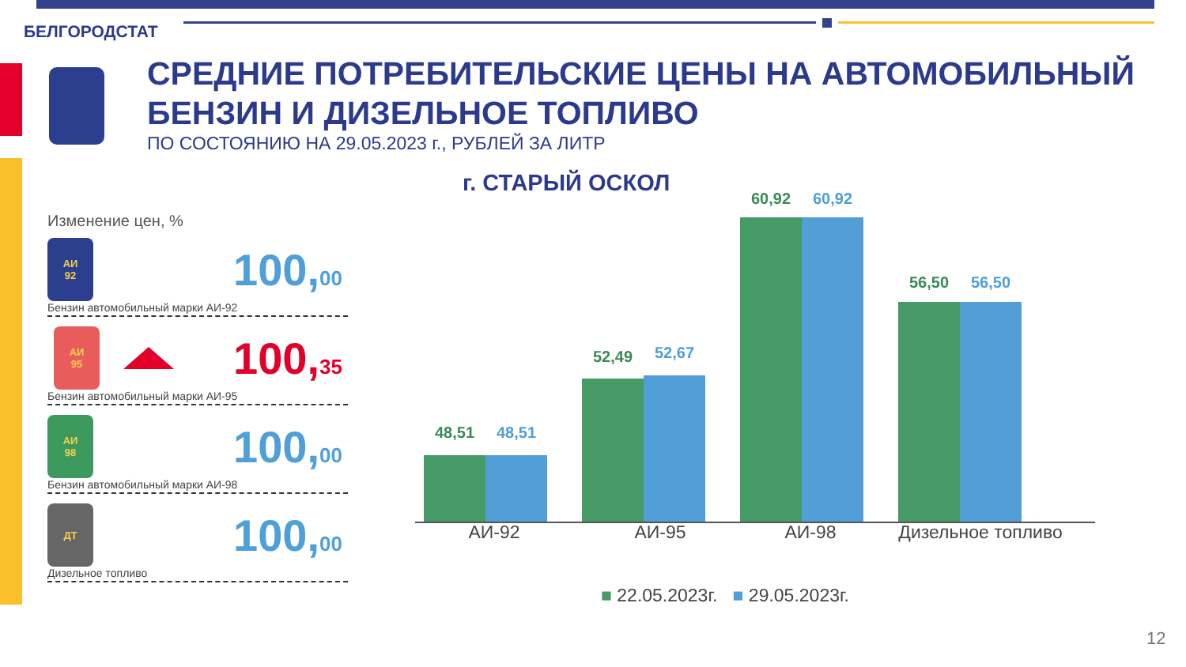БЕЛГОРОДСТАТ
СРЕДНИЕ ПОТРЕБИТЕЛЬСКИЕ ЦЕНЫ НА АВТОМОБИЛЬНЫЙ БЕНЗИН И ДИЗЕЛЬНОЕ ТОПЛИВО
ПО СОСТОЯНИЮ НА 29.05.2023 г., РУБЛЕЙ ЗА ЛИТР
Изменение цен, %
АИ
92
100,00
Бензин автомобильный марки АИ-92
АИ
95
100,35
Бензин автомобильный марки АИ-95
АИ
98
100,00
Бензин автомобильный марки АИ-98
ДТ
100,00
Дизельное топливо
г. СТАРЫЙ ОСКОЛ
48,51 48,51
52,49 52,67
60,92 60,92
56,50 56,50
АИ-92 АИ-95 АИ-98 Дизельное топливо
■ 22.05.2023г. ■ 29.05.2023г.
12